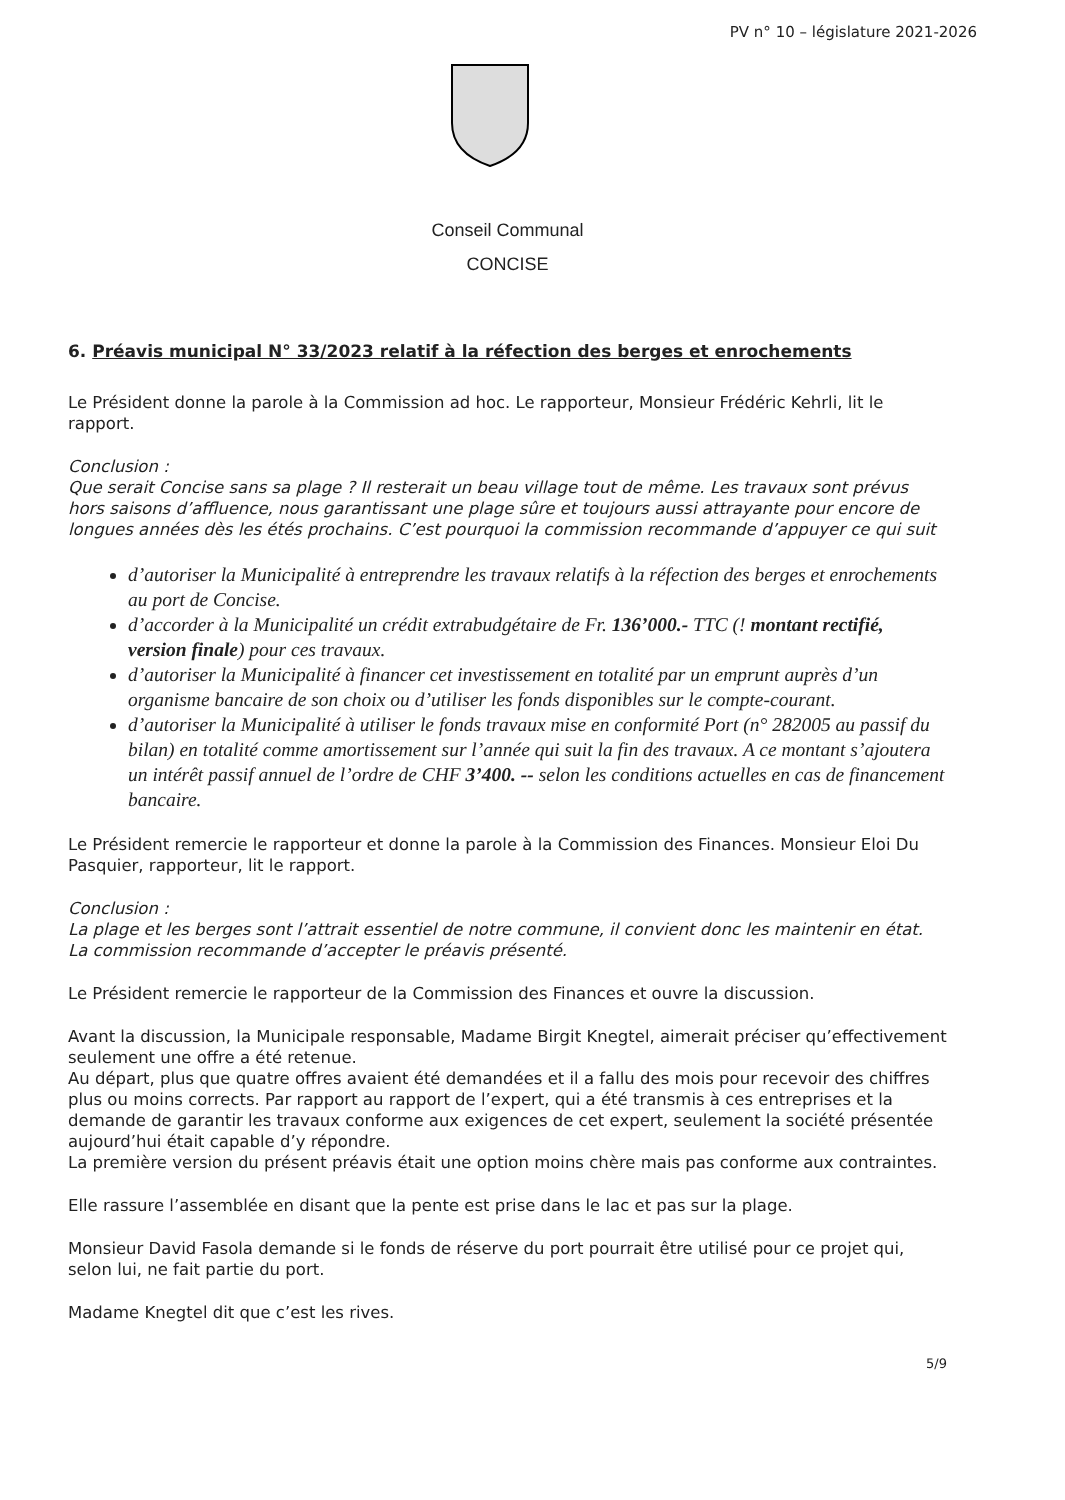PV n° 10 – législature 2021-2026
Conseil Communal
CONCISE
6. Préavis municipal N° 33/2023 relatif à la réfection des berges et enrochements
Le Président donne la parole à la Commission ad hoc. Le rapporteur, Monsieur Frédéric Kehrli, lit le rapport.
Conclusion :
Que serait Concise sans sa plage ? Il resterait un beau village tout de même. Les travaux sont prévus hors saisons d’affluence, nous garantissant une plage sûre et toujours aussi attrayante pour encore de longues années dès les étés prochains. C’est pourquoi la commission recommande d’appuyer ce qui suit
d’autoriser la Municipalité à entreprendre les travaux relatifs à la réfection des berges et enrochements au port de Concise.
d’accorder à la Municipalité un crédit extrabudgétaire de Fr. 136’000.- TTC (! montant rectifié, version finale) pour ces travaux.
d’autoriser la Municipalité à financer cet investissement en totalité par un emprunt auprès d’un organisme bancaire de son choix ou d’utiliser les fonds disponibles sur le compte-courant.
d’autoriser la Municipalité à utiliser le fonds travaux mise en conformité Port (n° 282005 au passif du bilan) en totalité comme amortissement sur l’année qui suit la fin des travaux. A ce montant s’ajoutera un intérêt passif annuel de l’ordre de CHF 3’400. -- selon les conditions actuelles en cas de financement bancaire.
Le Président remercie le rapporteur et donne la parole à la Commission des Finances. Monsieur Eloi Du Pasquier, rapporteur, lit le rapport.
Conclusion :
La plage et les berges sont l’attrait essentiel de notre commune, il convient donc les maintenir en état. La commission recommande d’accepter le préavis présenté.
Le Président remercie le rapporteur de la Commission des Finances et ouvre la discussion.
Avant la discussion, la Municipale responsable, Madame Birgit Knegtel, aimerait préciser qu’effectivement seulement une offre a été retenue.
Au départ, plus que quatre offres avaient été demandées et il a fallu des mois pour recevoir des chiffres plus ou moins corrects. Par rapport au rapport de l’expert, qui a été transmis à ces entreprises et la demande de garantir les travaux conforme aux exigences de cet expert, seulement la société présentée aujourd’hui était capable d’y répondre.
La première version du présent préavis était une option moins chère mais pas conforme aux contraintes.
Elle rassure l’assemblée en disant que la pente est prise dans le lac et pas sur la plage.
Monsieur David Fasola demande si le fonds de réserve du port pourrait être utilisé pour ce projet qui, selon lui, ne fait partie du port.
Madame Knegtel dit que c’est les rives.
5/9